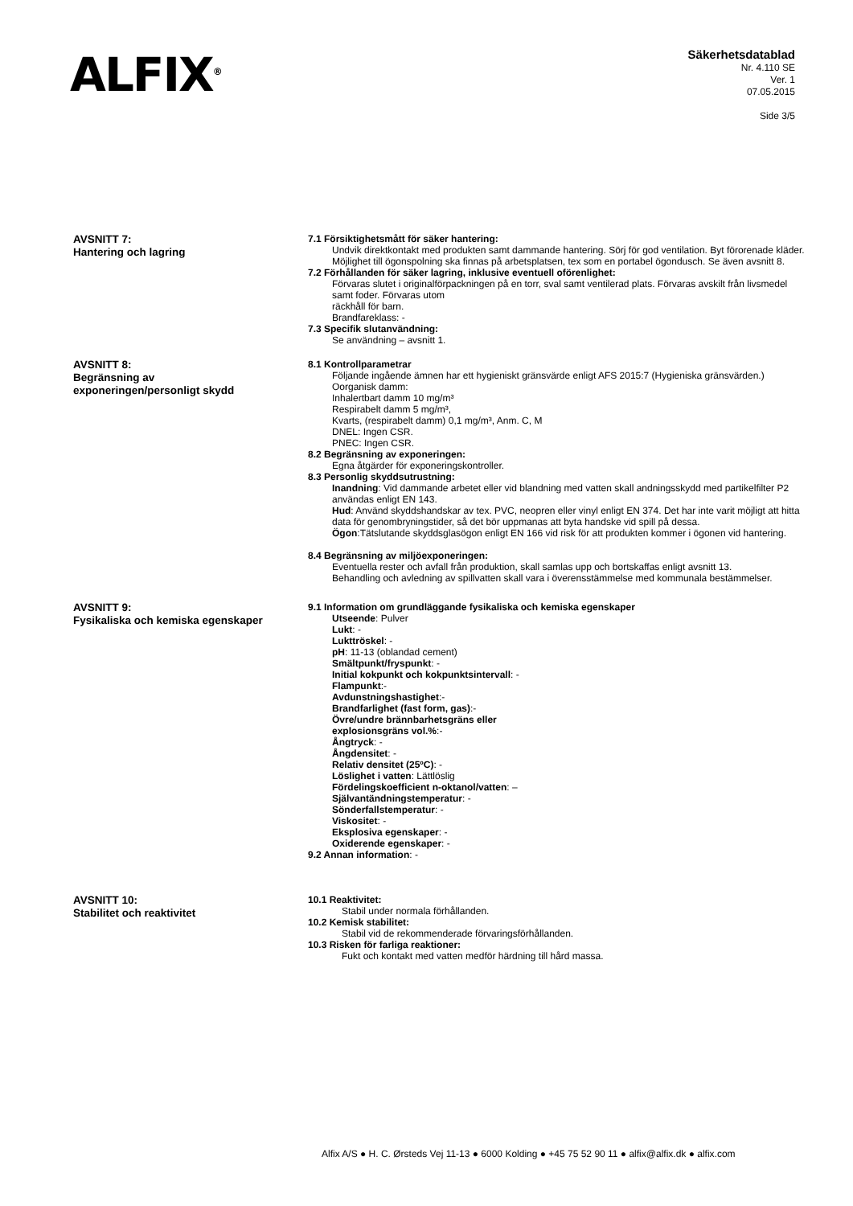ALFIX<sup>®</sup>
Säkerhetsdatablad
Nr. 4.110 SE
Ver. 1
07.05.2015
Side 3/5
AVSNITT 7:
Hantering och lagring
7.1 Försiktighetsmått för säker hantering:
Undvik direktkontakt med produkten samt dammande hantering. Sörj för god ventilation. Byt förorenade kläder. Möjlighet till ögonspolning ska finnas på arbetsplatsen, tex som en portabel ögondusch. Se även avsnitt 8.
7.2 Förhållanden för säker lagring, inklusive eventuell oförenlighet:
Förvaras slutet i originalförpackningen på en torr, sval samt ventilerad plats. Förvaras avskilt från livsmedel samt foder. Förvaras utom
räckhåll för barn.
Brandfareklass: -
7.3 Specifik slutanvändning:
Se användning – avsnitt 1.
AVSNITT 8:
Begränsning av
exponeringen/personligt skydd
8.1 Kontrollparametrar
Följande ingående ämnen har ett hygieniskt gränsvärde enligt AFS 2015:7 (Hygieniska gränsvärden.)
Oorganisk damm:
Inhalertbart damm 10 mg/m³
Respirabelt damm 5 mg/m³,
Kvarts, (respirabelt damm) 0,1 mg/m³, Anm. C, M
DNEL: Ingen CSR.
PNEC: Ingen CSR.
8.2 Begränsning av exponeringen:
Egna åtgärder för exponeringskontroller.
8.3 Personlig skyddsutrustning:
Inandning: Vid dammande arbetet eller vid blandning med vatten skall andningsskydd med partikelfilter P2 användas enligt EN 143.
Hud: Använd skyddshandskar av tex. PVC, neopren eller vinyl enligt EN 374. Det har inte varit möjligt att hitta data för genombryningstider, så det bör uppmanas att byta handske vid spill på dessa.
Ögon:Tätslutande skyddsglasögon enligt EN 166 vid risk för att produkten kommer i ögonen vid hantering.
8.4 Begränsning av miljöexponeringen:
Eventuella rester och avfall från produktion, skall samlas upp och bortskaffas enligt avsnitt 13.
Behandling och avledning av spillvatten skall vara i överensstämmelse med kommunala bestämmelser.
AVSNITT 9:
Fysikaliska och kemiska egenskaper
9.1 Information om grundläggande fysikaliska och kemiska egenskaper
Utseende: Pulver
Lukt: -
Lukttröskel: -
pH: 11-13 (oblandad cement)
Smältpunkt/fryspunkt: -
Initial kokpunkt och kokpunktsintervall: -
Flampunkt:-
Avdunstningshastighet:-
Brandfarlighet (fast form, gas):-
Övre/undre brännbarhetsgräns eller
explosionsgräns vol.%:-
Ångtryck: -
Ångdensitet: -
Relativ densitet (25ºC): -
Löslighet i vatten: Lättlöslig
Fördelingskoefficient n-oktanol/vatten: –
Självantändningstemperatur: -
Sönderfallstemperatur: -
Viskositet: -
Eksplosiva egenskaper: -
Oxiderende egenskaper: -
9.2 Annan information: -
AVSNITT 10:
Stabilitet och reaktivitet
10.1 Reaktivitet:
Stabil under normala förhållanden.
10.2 Kemisk stabilitet:
Stabil vid de rekommenderade förvaringsförhållanden.
10.3 Risken för farliga reaktioner:
Fukt och kontakt med vatten medför härdning till hård massa.
Alfix A/S ● H. C. Ørsteds Vej 11-13 ● 6000 Kolding ● +45 75 52 90 11 ● alfix@alfix.dk ● alfix.com